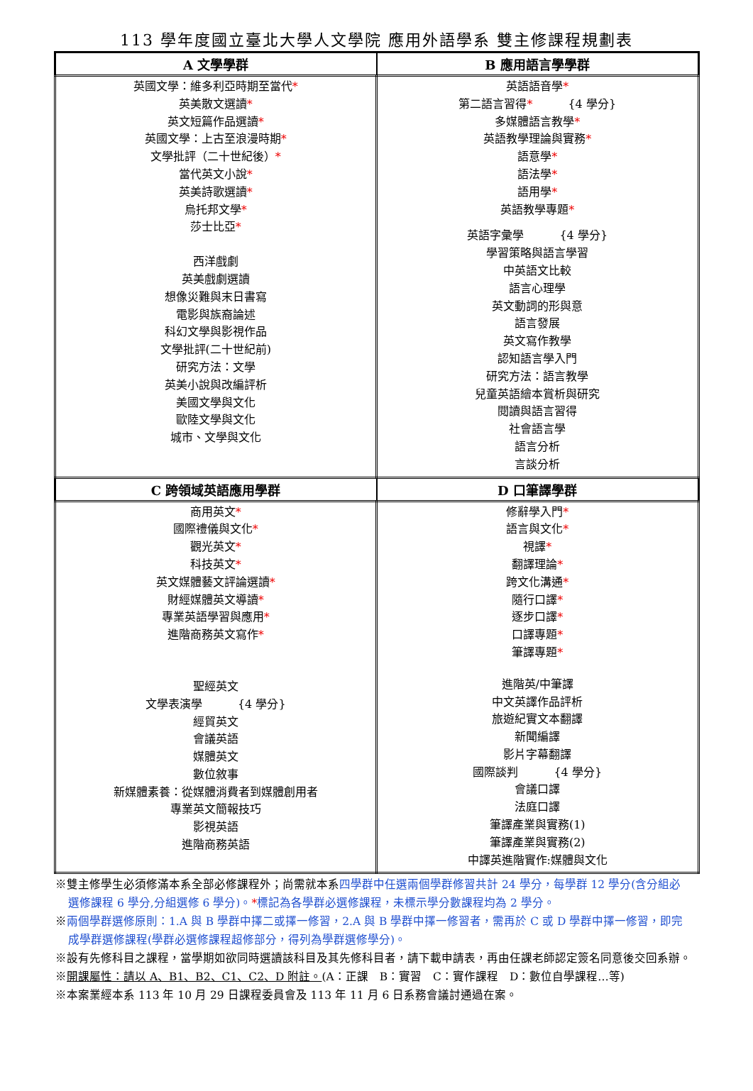113 學年度國立臺北大學人文學院 應用外語學系 雙主修課程規劃表
| A 文學學群 | B 應用語言學學群 |
| --- | --- |
| 英國文學：維多利亞時期至當代 * 英美散文選讀 * 英文短篇作品選讀 * 英國文學：上古至浪漫時期 * 文學批評（二十世紀後） * 當代英文小說 * 英美詩歌選讀 * 烏托邦文學 * 莎士比亞 * 西洋戲劇 英美戲劇選讀 想像災難與末日書寫 電影與族裔論述 科幻文學與影視作品 文學批評(二十世紀前) 研究方法：文學 英美小說與改編評析 美國文學與文化 歐陸文學與文化 城市、文學與文化 | 英語語音學 * 第二語言習得 * {4 學分} 多媒體語言教學 * 英語教學理論與實務 * 語意學 * 語法學 * 語用學 * 英語教學專題 * 英語字彙學 {4 學分} 學習策略與語言學習 中英語文比較 語言心理學 英文動詞的形與意 語言發展 英文寫作教學 認知語言學入門 研究方法：語言教學 兒童英語繪本賞析與研究 閱讀與語言習得 社會語言學 語言分析 言談分析 |
| C 跨領域英語應用學群 | D 口筆譯學群 |
| 商用英文 * 國際禮儀與文化 * 觀光英文 * 科技英文 * 英文媒體藝文評論選讀 * 財經媒體英文導讀 * 專業英語學習與應用 * 進階商務英文寫作 * 聖經英文 文學表演學 {4 學分} 經貿英文 會議英語 媒體英文 數位敘事 新媒體素養：從媒體消費者到媒體創用者 專業英文簡報技巧 影視英語 進階商務英語 | 修辭學入門 * 語言與文化 * 視譯 * 翻譯理論 * 跨文化溝通 * 隨行口譯 * 逐步口譯 * 口譯專題 * 筆譯專題 * 進階英/中筆譯 中文英譯作品評析 旅遊紀實文本翻譯 新聞編譯 影片字幕翻譯 國際談判 {4 學分} 會議口譯 法庭口譯 筆譯產業與實務(1) 筆譯產業與實務(2) 中譯英進階實作:媒體與文化 |
※雙主修學生必須修滿本系全部必修課程外；尚需就本系四學群中任選兩個學群修習共計 24 學分，每學群 12 學分(含分組必
選修課程 6 學分,分組選修 6 學分)。*標記為各學群必選修課程，未標示學分數課程均為 2 學分。
※兩個學群選修原則：1.A 與 B 學群中擇二或擇一修習，2.A 與 B 學群中擇一修習者，需再於 C 或 D 學群中擇一修習，即完
成學群選修課程(學群必選修課程超修部分，得列為學群選修學分)。
※設有先修科目之課程，當學期如欲同時選讀該科目及其先修科目者，請下載申請表，再由任課老師認定簽名同意後交回系辦。
※開課屬性：請以 A、B1、B2、C1、C2、D 附註。(A：正課　B：實習　C：實作課程　D：數位自學課程…等)
※本案業經本系 113 年 10 月 29 日課程委員會及 113 年 11 月 6 日系務會議討通過在案。